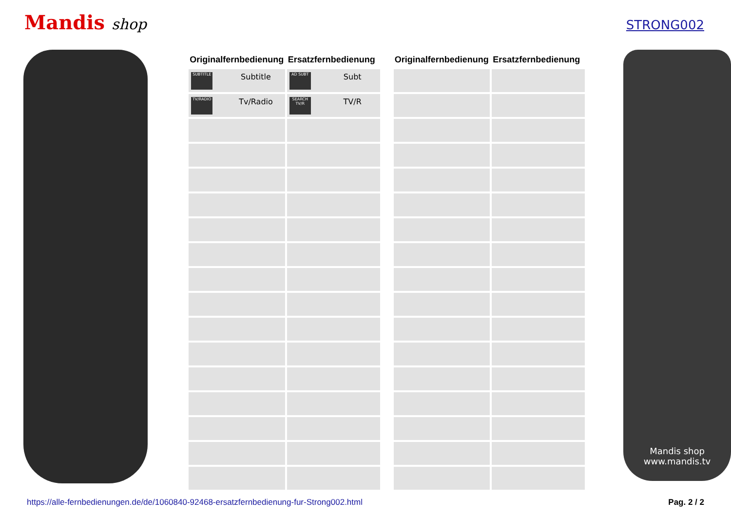Mandis shop
STRONG002
| Originalfernbedienung | Ersatzfernbedienung |
| --- | --- |
| SUBTITLE Subtitle | AD SUBT Subt |
| TV/RADIO Tv/Radio | SEARCH TV/R TV/R |
| Originalfernbedienung | Ersatzfernbedienung |
| --- | --- |
Mandis shop
www.mandis.tv
https://alle-fernbedienungen.de/de/1060840-92468-ersatzfernbedienung-fur-Strong002.html Pag. 2 / 2